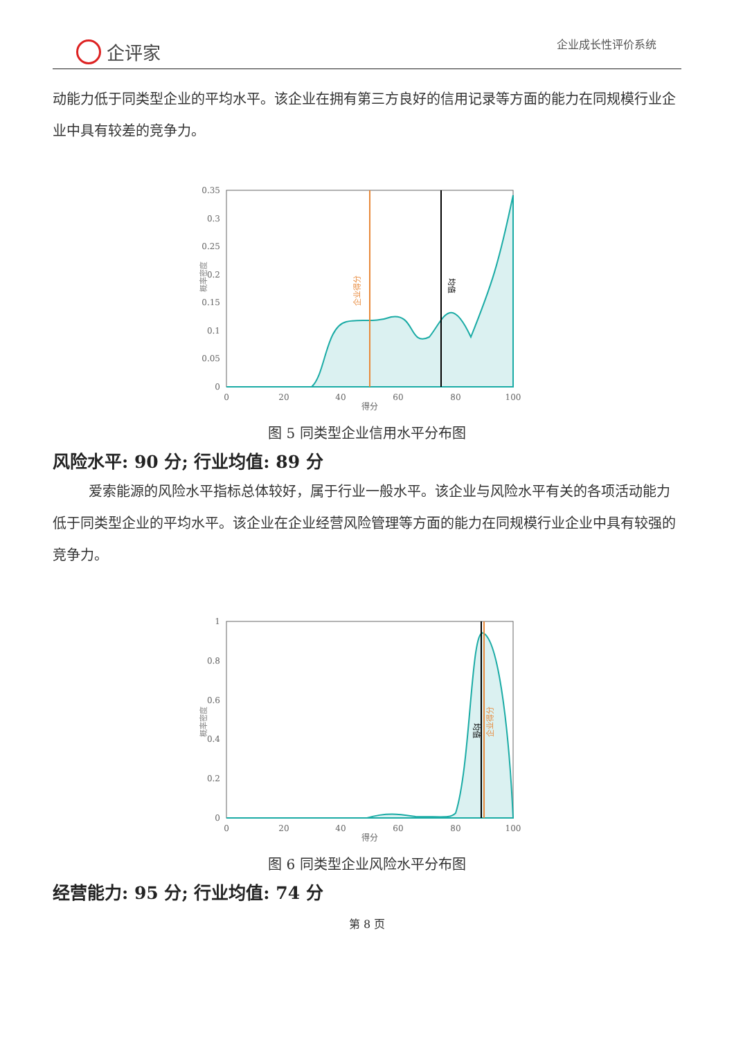企评家
企业成长性评价系统
动能力低于同类型企业的平均水平。该企业在拥有第三方良好的信用记录等方面的能力在同规模行业企业中具有较差的竞争力。
0.35
0.3
0.25
0.2
0.15
0.1
0.05
0
0
20
40
60
80
100
得分
概率密度
企业得分
均值
图 5 同类型企业信用水平分布图
风险水平: 90 分; 行业均值: 89 分
爱索能源的风险水平指标总体较好，属于行业一般水平。该企业与风险水平有关的各项活动能力低于同类型企业的平均水平。该企业在企业经营风险管理等方面的能力在同规模行业企业中具有较强的竞争力。
1
0.8
0.6
0.4
0.2
0
0
20
40
60
80
100
得分
概率密度
均值
企业得分
图 6 同类型企业风险水平分布图
经营能力: 95 分; 行业均值: 74 分
第 8 页